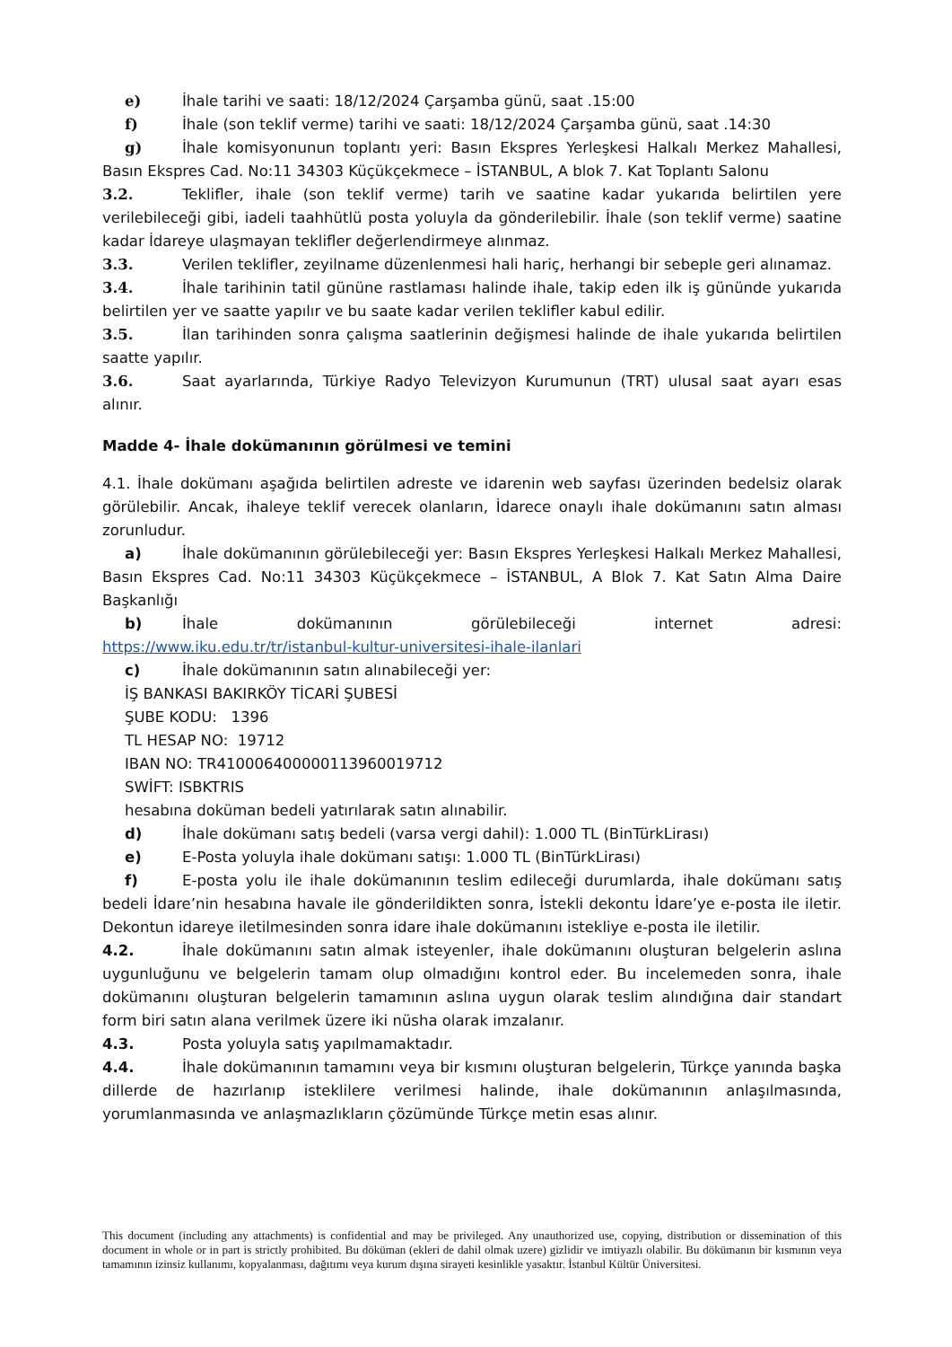e) İhale tarihi ve saati: 18/12/2024 Çarşamba günü, saat .15:00
f) İhale (son teklif verme) tarihi ve saati: 18/12/2024 Çarşamba günü, saat .14:30
g) İhale komisyonunun toplantı yeri: Basın Ekspres Yerleşkesi Halkalı Merkez Mahallesi, Basın Ekspres Cad. No:11 34303 Küçükçekmece – İSTANBUL, A blok 7. Kat Toplantı Salonu
3.2. Teklifler, ihale (son teklif verme) tarih ve saatine kadar yukarıda belirtilen yere verilebileceği gibi, iadeli taahhütlü posta yoluyla da gönderilebilir. İhale (son teklif verme) saatine kadar İdareye ulaşmayan teklifler değerlendirmeye alınmaz.
3.3. Verilen teklifler, zeyilname düzenlenmesi hali hariç, herhangi bir sebeple geri alınamaz.
3.4. İhale tarihinin tatil gününe rastlaması halinde ihale, takip eden ilk iş gününde yukarıda belirtilen yer ve saatte yapılır ve bu saate kadar verilen teklifler kabul edilir.
3.5. İlan tarihinden sonra çalışma saatlerinin değişmesi halinde de ihale yukarıda belirtilen saatte yapılır.
3.6. Saat ayarlarında, Türkiye Radyo Televizyon Kurumunun (TRT) ulusal saat ayarı esas alınır.
Madde 4- İhale dokümanının görülmesi ve temini
4.1. İhale dokümanı aşağıda belirtilen adreste ve idarenin web sayfası üzerinden bedelsiz olarak görülebilir. Ancak, ihaleye teklif verecek olanların, İdarece onaylı ihale dokümanını satın alması zorunludur.
a) İhale dokümanının görülebileceği yer: Basın Ekspres Yerleşkesi Halkalı Merkez Mahallesi, Basın Ekspres Cad. No:11 34303 Küçükçekmece – İSTANBUL, A Blok 7. Kat Satın Alma Daire Başkanlığı
b) İhale dokümanının görülebileceği internet adresi:
https://www.iku.edu.tr/tr/istanbul-kultur-universitesi-ihale-ilanlari
c) İhale dokümanının satın alınabileceği yer:
İŞ BANKASI BAKIRKÖY TİCARİ ŞUBESİ
ŞUBE KODU: 1396
TL HESAP NO: 19712
IBAN NO: TR410006400000113960019712
SWİFT: ISBKTRIS
hesabına doküman bedeli yatırılarak satın alınabilir.
d) İhale dokümanı satış bedeli (varsa vergi dahil): 1.000 TL (BinTürkLirası)
e) E-Posta yoluyla ihale dokümanı satışı: 1.000 TL (BinTürkLirası)
f) E-posta yolu ile ihale dokümanının teslim edileceği durumlarda, ihale dokümanı satış bedeli İdare’nin hesabına havale ile gönderildikten sonra, İstekli dekontu İdare’ye e-posta ile iletir. Dekontun idareye iletilmesinden sonra idare ihale dokümanını istekliye e-posta ile iletilir.
4.2. İhale dokümanını satın almak isteyenler, ihale dokümanını oluşturan belgelerin aslına uygunluğunu ve belgelerin tamam olup olmadığını kontrol eder. Bu incelemeden sonra, ihale dokümanını oluşturan belgelerin tamamının aslına uygun olarak teslim alındığına dair standart form biri satın alana verilmek üzere iki nüsha olarak imzalanır.
4.3. Posta yoluyla satış yapılmamaktadır.
4.4. İhale dokümanının tamamını veya bir kısmını oluşturan belgelerin, Türkçe yanında başka dillerde de hazırlanıp isteklilere verilmesi halinde, ihale dokümanının anlaşılmasında, yorumlanmasında ve anlaşmazlıkların çözümünde Türkçe metin esas alınır.
This document (including any attachments) is confidential and may be privileged. Any unauthorized use, copying, distribution or dissemination of this document in whole or in part is strictly prohibited. Bu döküman (ekleri de dahil olmak uzere) gizlidir ve imtiyazlı olabilir. Bu dökümanın bir kısmının veya tamamının izinsiz kullanımı, kopyalanması, dağıtımı veya kurum dışına sirayeti kesinlikle yasaktır. İstanbul Kültür Üniversitesi.